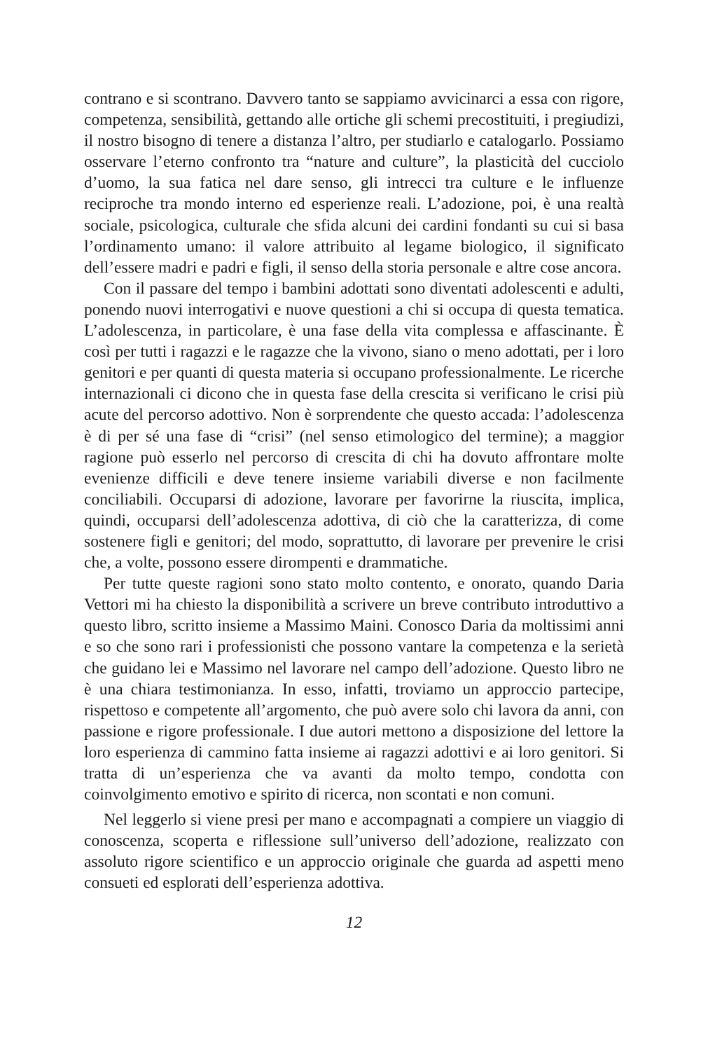contrano e si scontrano. Davvero tanto se sappiamo avvicinarci a essa con rigore, competenza, sensibilità, gettando alle ortiche gli schemi precostituiti, i pregiudizi, il nostro bisogno di tenere a distanza l’altro, per studiarlo e catalogarlo. Possiamo osservare l’eterno confronto tra “nature and culture”, la plasticità del cucciolo d’uomo, la sua fatica nel dare senso, gli intrecci tra culture e le influenze reciproche tra mondo interno ed esperienze reali. L’adozione, poi, è una realtà sociale, psicologica, culturale che sfida alcuni dei cardini fondanti su cui si basa l’ordinamento umano: il valore attribuito al legame biologico, il significato dell’essere madri e padri e figli, il senso della storia personale e altre cose ancora.
Con il passare del tempo i bambini adottati sono diventati adolescenti e adulti, ponendo nuovi interrogativi e nuove questioni a chi si occupa di questa tematica. L’adolescenza, in particolare, è una fase della vita complessa e affascinante. È così per tutti i ragazzi e le ragazze che la vivono, siano o meno adottati, per i loro genitori e per quanti di questa materia si occupano professionalmente. Le ricerche internazionali ci dicono che in questa fase della crescita si verificano le crisi più acute del percorso adottivo. Non è sorprendente che questo accada: l’adolescenza è di per sé una fase di “crisi” (nel senso etimologico del termine); a maggior ragione può esserlo nel percorso di crescita di chi ha dovuto affrontare molte evenienze difficili e deve tenere insieme variabili diverse e non facilmente conciliabili. Occuparsi di adozione, lavorare per favorirne la riuscita, implica, quindi, occuparsi dell’adolescenza adottiva, di ciò che la caratterizza, di come sostenere figli e genitori; del modo, soprattutto, di lavorare per prevenire le crisi che, a volte, possono essere dirompenti e drammatiche.
Per tutte queste ragioni sono stato molto contento, e onorato, quando Daria Vettori mi ha chiesto la disponibilità a scrivere un breve contributo introduttivo a questo libro, scritto insieme a Massimo Maini. Conosco Daria da moltissimi anni e so che sono rari i professionisti che possono vantare la competenza e la serietà che guidano lei e Massimo nel lavorare nel campo dell’adozione. Questo libro ne è una chiara testimonianza. In esso, infatti, troviamo un approccio partecipe, rispettoso e competente all’argomento, che può avere solo chi lavora da anni, con passione e rigore professionale. I due autori mettono a disposizione del lettore la loro esperienza di cammino fatta insieme ai ragazzi adottivi e ai loro genitori. Si tratta di un’esperienza che va avanti da molto tempo, condotta con coinvolgimento emotivo e spirito di ricerca, non scontati e non comuni.
Nel leggerlo si viene presi per mano e accompagnati a compiere un viaggio di conoscenza, scoperta e riflessione sull’universo dell’adozione, realizzato con assoluto rigore scientifico e un approccio originale che guarda ad aspetti meno consueti ed esplorati dell’esperienza adottiva.
12